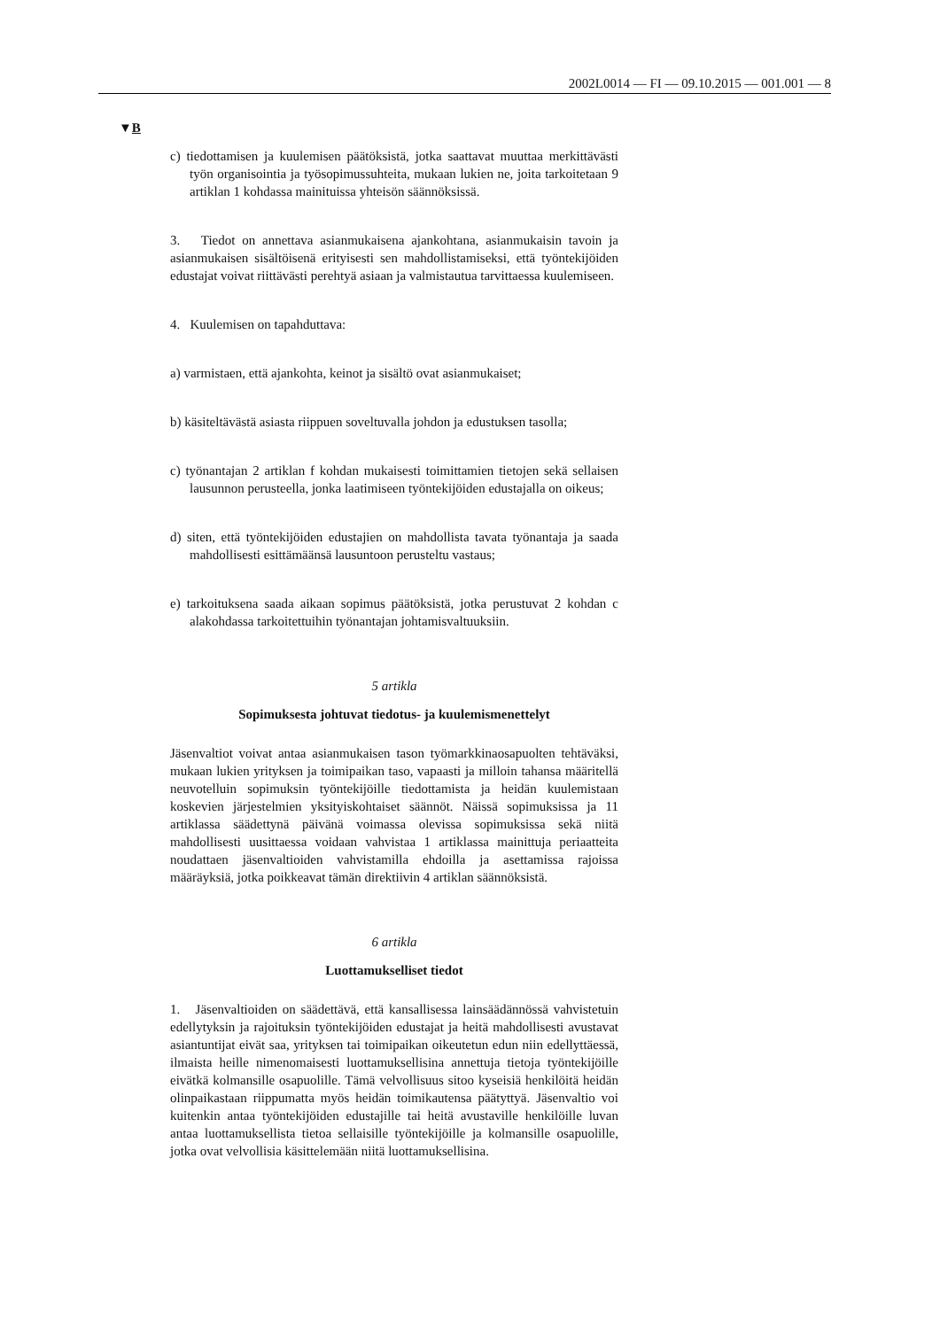2002L0014 — FI — 09.10.2015 — 001.001 — 8
▼B
c) tiedottamisen ja kuulemisen päätöksistä, jotka saattavat muuttaa merkittävästi työn organisointia ja työsopimussuhteita, mukaan lukien ne, joita tarkoitetaan 9 artiklan 1 kohdassa mainituissa yhteisön säännöksissä.
3. Tiedot on annettava asianmukaisena ajankohtana, asianmukaisin tavoin ja asianmukaisen sisältöisenä erityisesti sen mahdollistamiseksi, että työntekijöiden edustajat voivat riittävästi perehtyä asiaan ja valmistautua tarvittaessa kuulemiseen.
4. Kuulemisen on tapahduttava:
a) varmistaen, että ajankohta, keinot ja sisältö ovat asianmukaiset;
b) käsiteltävästä asiasta riippuen soveltuvalla johdon ja edustuksen tasolla;
c) työnantajan 2 artiklan f kohdan mukaisesti toimittamien tietojen sekä sellaisen lausunnon perusteella, jonka laatimiseen työntekijöiden edustajalla on oikeus;
d) siten, että työntekijöiden edustajien on mahdollista tavata työnantaja ja saada mahdollisesti esittämäänsä lausuntoon perusteltu vastaus;
e) tarkoituksena saada aikaan sopimus päätöksistä, jotka perustuvat 2 kohdan c alakohdassa tarkoitettuihin työnantajan johtamisvaltuuksiin.
5 artikla
Sopimuksesta johtuvat tiedotus- ja kuulemismenettelyt
Jäsenvaltiot voivat antaa asianmukaisen tason työmarkkinaosapuolten tehtäväksi, mukaan lukien yrityksen ja toimipaikan taso, vapaasti ja milloin tahansa määritellä neuvotelluin sopimuksin työntekijöille tiedottamista ja heidän kuulemistaan koskevien järjestelmien yksityiskohtaiset säännöt. Näissä sopimuksissa ja 11 artiklassa säädettynä päivänä voimassa olevissa sopimuksissa sekä niitä mahdollisesti uusittaessa voidaan vahvistaa 1 artiklassa mainittuja periaatteita noudattaen jäsenvaltioiden vahvistamilla ehdoilla ja asettamissa rajoissa määräyksiä, jotka poikkeavat tämän direktiivin 4 artiklan säännöksistä.
6 artikla
Luottamukselliset tiedot
1. Jäsenvaltioiden on säädettävä, että kansallisessa lainsäädännössä vahvistetuin edellytyksin ja rajoituksin työntekijöiden edustajat ja heitä mahdollisesti avustavat asiantuntijat eivät saa, yrityksen tai toimipaikan oikeutetun edun niin edellyttäessä, ilmaista heille nimenomaisesti luottamuksellisina annettuja tietoja työntekijöille eivätkä kolmansille osapuolille. Tämä velvollisuus sitoo kyseisiä henkilöitä heidän olinpaikastaan riippumatta myös heidän toimikautensa päätyttyä. Jäsenvaltio voi kuitenkin antaa työntekijöiden edustajille tai heitä avustaville henkilöille luvan antaa luottamuksellista tietoa sellaisille työntekijöille ja kolmansille osapuolille, jotka ovat velvollisia käsittelemään niitä luottamuksellisina.